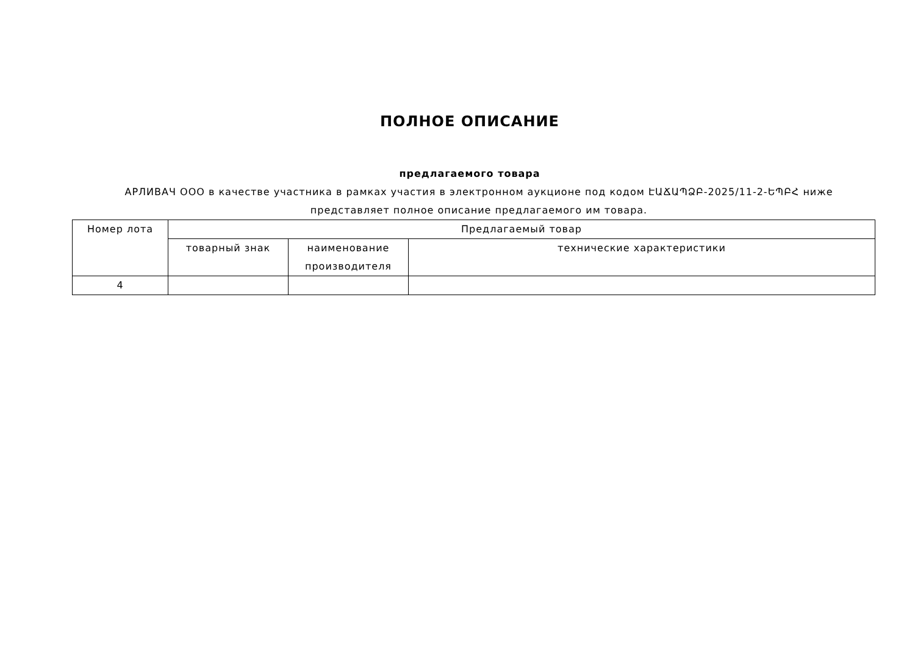ПОЛНОЕ ОПИСАНИЕ
предлагаемого товара
АРЛИВАЧ ООО в качестве участника в рамках участия в электронном аукционе под кодом ԷԱՃԱՊՁԲ-2025/11-2-ԵՊԲՀ ниже представляет полное описание предлагаемого им товара.
| Номер лота | Предлагаемый товар | | |
| --- | --- | --- | --- |
| | товарный знак | наименование производителя | технические характеристики |
| 4 | | | |